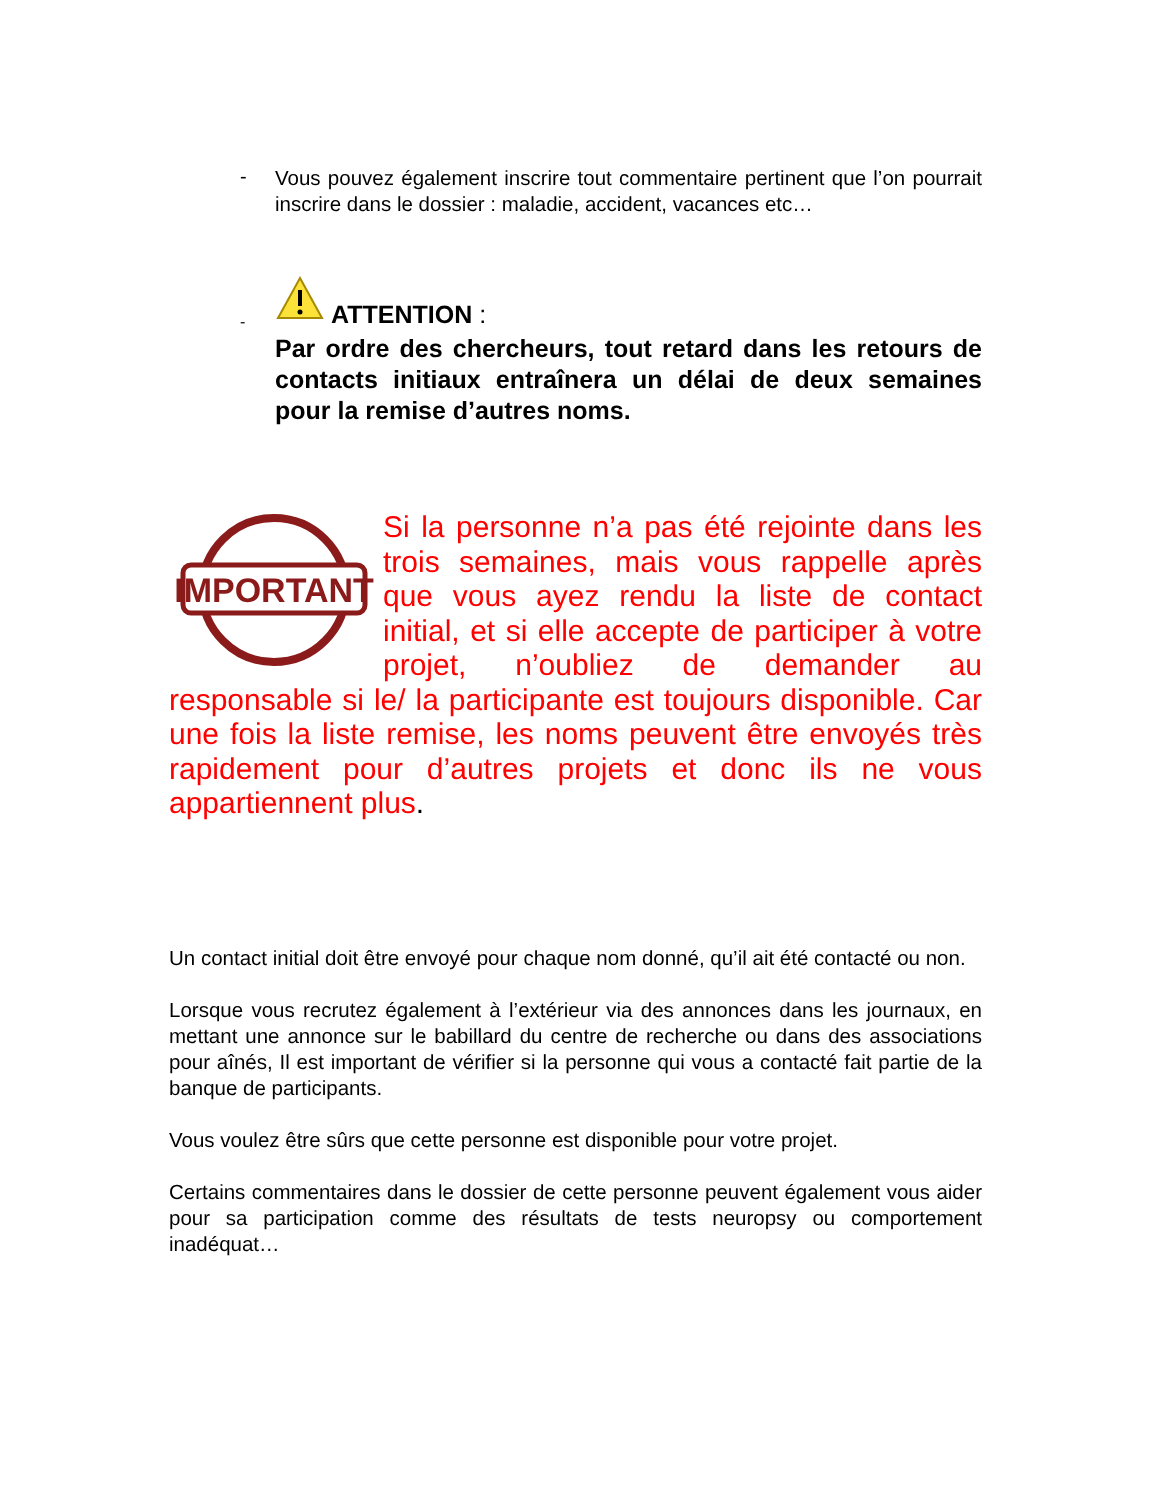-
Vous pouvez également inscrire tout commentaire pertinent que l’on pourrait inscrire dans le dossier : maladie, accident, vacances etc…
-
ATTENTION :
Par ordre des chercheurs, tout retard dans les retours de contacts initiaux entraînera un délai de deux semaines pour la remise d’autres noms.
IMPORTANT
Si la personne n’a pas été rejointe dans les trois semaines, mais vous rappelle après que vous ayez rendu la liste de contact initial, et si elle accepte de participer à votre projet, n’oubliez de demander au responsable si le/ la participante est toujours disponible. Car une fois la liste remise, les noms peuvent être envoyés très rapidement pour d’autres projets et donc ils ne vous appartiennent plus.
Un contact initial doit être envoyé pour chaque nom donné, qu’il ait été contacté ou non.
Lorsque vous recrutez également à l’extérieur via des annonces dans les journaux, en mettant une annonce sur le babillard du centre de recherche ou dans des associations pour aînés, Il est important de vérifier si la personne qui vous a contacté fait partie de la banque de participants.
Vous voulez être sûrs que cette personne est disponible pour votre projet.
Certains commentaires dans le dossier de cette personne peuvent également vous aider pour sa participation comme des résultats de tests neuropsy ou comportement inadéquat…